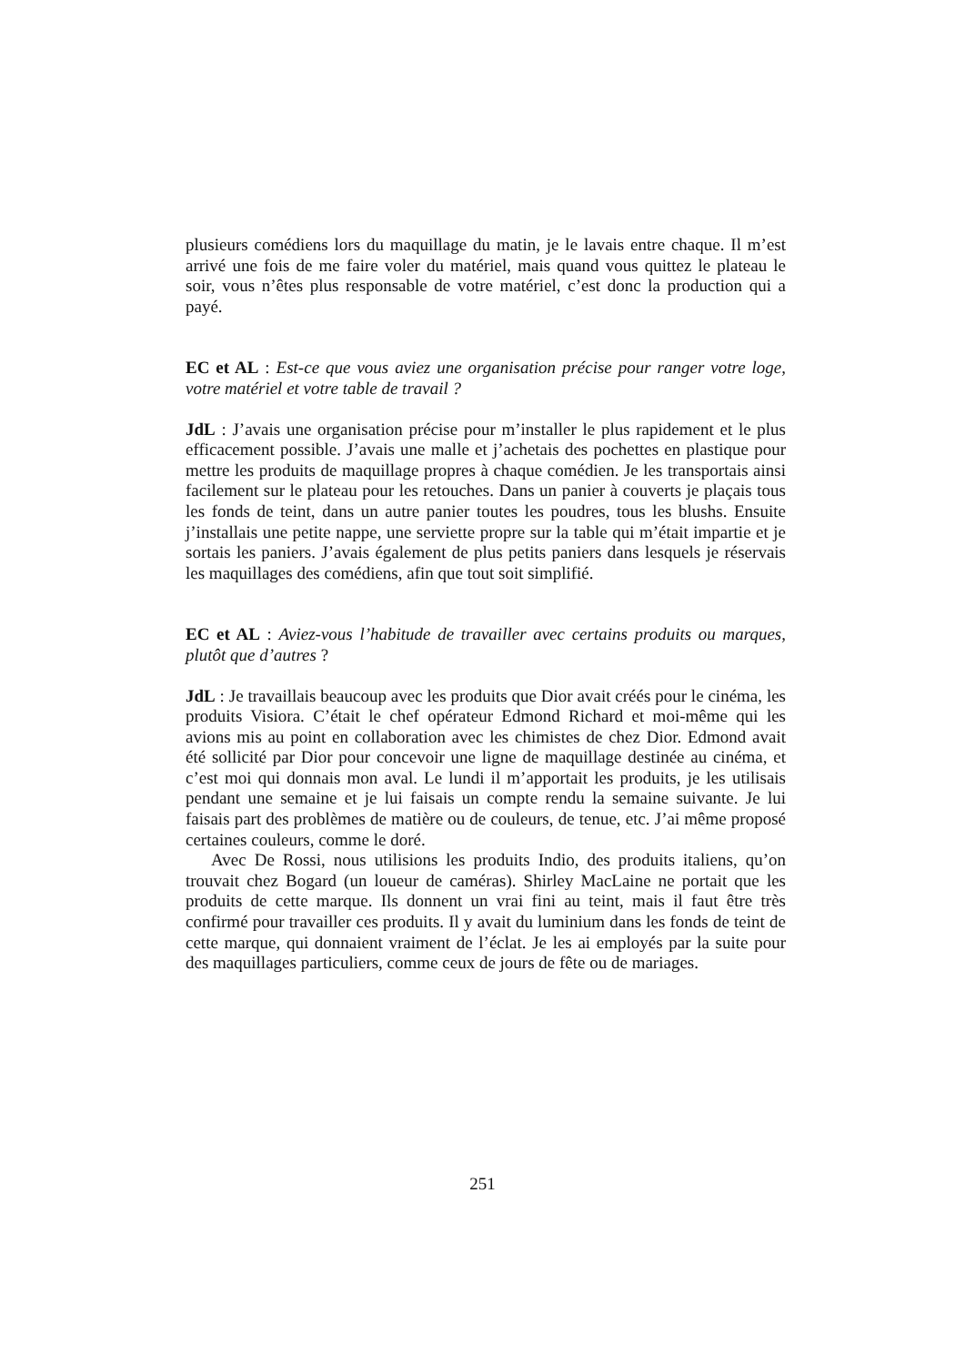plusieurs comédiens lors du maquillage du matin, je le lavais entre chaque. Il m’est arrivé une fois de me faire voler du matériel, mais quand vous quittez le plateau le soir, vous n’êtes plus responsable de votre matériel, c’est donc la production qui a payé.
EC et AL : Est-ce que vous aviez une organisation précise pour ranger votre loge, votre matériel et votre table de travail ?
JdL : J’avais une organisation précise pour m’installer le plus rapidement et le plus efficacement possible. J’avais une malle et j’achetais des pochettes en plastique pour mettre les produits de maquillage propres à chaque comédien. Je les transportais ainsi facilement sur le plateau pour les retouches. Dans un panier à couverts je plaçais tous les fonds de teint, dans un autre panier toutes les poudres, tous les blushs. Ensuite j’installais une petite nappe, une serviette propre sur la table qui m’était impartie et je sortais les paniers. J’avais également de plus petits paniers dans lesquels je réservais les maquillages des comédiens, afin que tout soit simplifié.
EC et AL : Aviez-vous l’habitude de travailler avec certains produits ou marques, plutôt que d’autres ?
JdL : Je travaillais beaucoup avec les produits que Dior avait créés pour le cinéma, les produits Visiora. C’était le chef opérateur Edmond Richard et moi-même qui les avions mis au point en collaboration avec les chimistes de chez Dior. Edmond avait été sollicité par Dior pour concevoir une ligne de maquillage destinée au cinéma, et c’est moi qui donnais mon aval. Le lundi il m’apportait les produits, je les utilisais pendant une semaine et je lui faisais un compte rendu la semaine suivante. Je lui faisais part des problèmes de matière ou de couleurs, de tenue, etc. J’ai même proposé certaines couleurs, comme le doré.
Avec De Rossi, nous utilisions les produits Indio, des produits italiens, qu’on trouvait chez Bogard (un loueur de caméras). Shirley MacLaine ne portait que les produits de cette marque. Ils donnent un vrai fini au teint, mais il faut être très confirmé pour travailler ces produits. Il y avait du luminium dans les fonds de teint de cette marque, qui donnaient vraiment de l’éclat. Je les ai employés par la suite pour des maquillages particuliers, comme ceux de jours de fête ou de mariages.
251